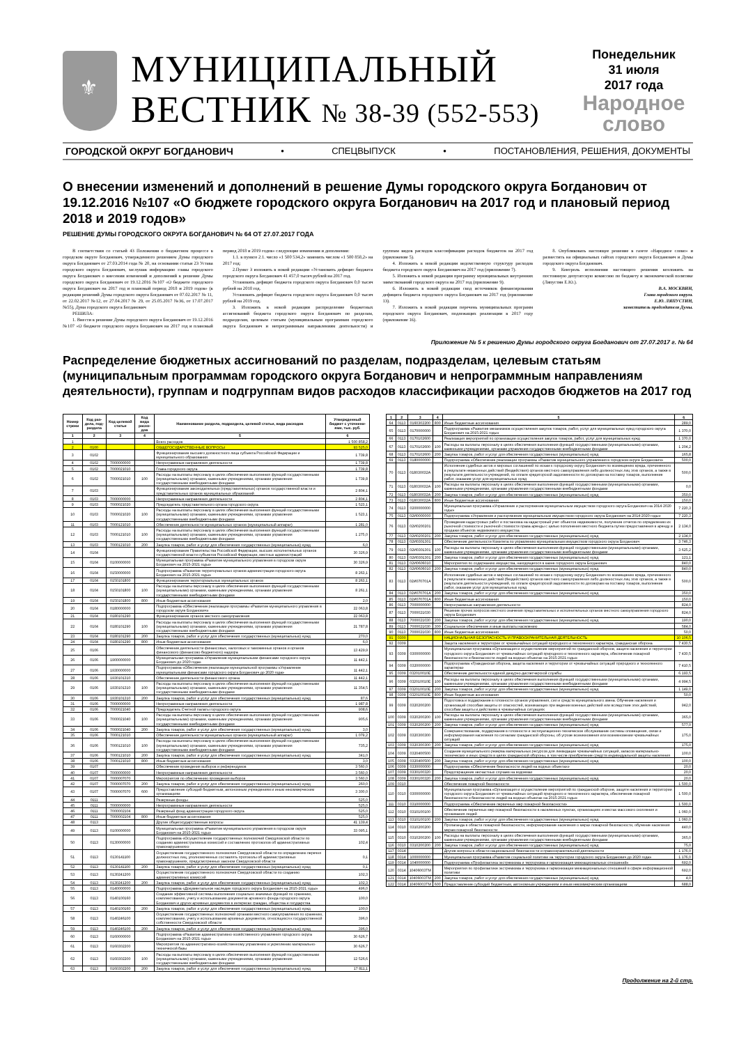⚜
МУНИЦИПАЛЬНЫЙ
ВЕСТНИК № 38-39 (552-553)
Понедельник
31 июля
2017 года
Народное
слово
ГОРОДСКОЙ ОКРУГ БОГДАНОВИЧ • СПЕЦВЫПУСК • ПОСТАНОВЛЕНИЯ, РЕШЕНИЯ, ДОКУМЕНТЫ
О внесении изменений и дополнений в решение Думы городского округа Богданович от 19.12.2016 №107 «О бюджете городского округа Богданович на 2017 год и плановый период 2018 и 2019 годов»
РЕШЕНИЕ ДУМЫ ГОРОДСКОГО ОКРУГА БОГДАНОВИЧ № 64 ОТ 27.07.2017 ГОДА
В соответствии со статьей 43 Положения о бюджетном процессе в городском округе Богданович, утвержденного решением Думы городского округа Богданович от 27.03.2014 года № 20, на основании статьи 23 Устава городского округа Богданович, заслушав информацию главы городского округа Богданович о внесении изменений и дополнений в решение Думы городского округа Богданович от 19.12.2016 №107 «О бюджете городского округа Богданович на 2017 год и плановый период 2018 и 2019 годов» (в редакции решений Думы городского округа Богданович от 07.02.2017 № 11, от 22.02.2017 №12, от 27.04.2017 № 29, от 25.05.2017 №36, от 17.07.2017 №55), Дума городского округа Богданович
РЕШИЛА:
1. Внести в решение Думы городского округа Богданович от 19.12.2016 №107 «О бюджете городского округа Богданович на 2017 год и плановый период 2018 и 2019 годов» следующие изменения и дополнения:
1.1. в пункте 2.1. число «1 500 534,2» заменить числом «1 500 858,2» на 2017 год;
2.Пункт 3 изложить в новой редакции «Установить дефицит бюджета городского округа Богданович 41 457,0 тысяч рублей на 2017 год.
Установить дефицит бюджета городского округа Богданович 0,0 тысяч рублей на 2018 год.
Установить дефицит бюджета городского округа Богданович 0,0 тысяч рублей на 2019 год.
3. Изложить в новой редакции распределение бюджетных ассигнований бюджета городского округа Богданович по разделам, подразделам, целевым статьям (муниципальным программам городского округа Богданович и непрограммным направлениям деятельности) и группам видов расходов классификации расходов бюджетов на 2017 год (приложение 5).
4. Изложить в новой редакции ведомственную структуру расходов бюджета городского округа Богданович на 2017 год (приложение 7).
5. Изложить в новой редакции программу муниципальных внутренних заимствований городского округа на 2017 год (приложение 9).
6. Изложить в новой редакции свод источников финансирования дефицита бюджета городского округа Богданович на 2017 год (приложение 13).
7. Изложить в новой редакции перечень муниципальных программ городского округа Богданович, подлежащих реализации в 2017 году (приложение 16).
8. Опубликовать настоящее решение в газете «Народное слово» и разместить на официальных сайтах городского округа Богданович и Думы городского округа Богданович.
9. Контроль исполнения настоящего решения возложить на постоянную депутатскую комиссию по бюджету и экономической политике (Ляпустин Е.Ю.).
В.А. МОСКВИН,
Глава городского округа.
Е.Ю. ЛЯПУСТИН,
заместитель председателя Думы.
Приложение № 5 к решению Думы городского округа Богданович от 27.07.2017 г. № 64
Распределение бюджетных ассигнований по разделам, подразделам, целевым статьям (муниципальным программам городского округа Богданович и непрограммным направлениям деятельности), группам и подгруппам видов расходов классификации расходов бюджетов на 2017 год
| Номер стро­ки | Код раз­дела, под­раз­дела | Код целевой статьи | Код вида рас­хо­дов | Наименование раздела, подраздела, целевой статьи, вида расходов | Утвержден­ный бюджет с уточнени­ями, тыс. руб. |
| --- | --- | --- | --- | --- | --- |
| 1 | 2 | 3 | 4 | 5 | 6 |
| 1 | | | | Всего расходов | 1 500 858,2 |
| 2 | 0100 | | | ОБЩЕГОСУДАРСТВЕННЫЕ ВОПРОСЫ | 93 525,0 |
| 3 | 0102 | | | Функционирование высшего должностного лица субъекта Российской Федерации и муниципального образования | 1 739,8 |
| 4 | 0102 | 7000000000 | | Непрограммные направления деятельности | 1 739,8 |
| 5 | 0102 | 7000021010 | | Глава городского округа | 1 739,8 |
| 6 | 0102 | 7000021010 | 100 | Расходы на выплаты персоналу в целях обеспечения выполнения функций государственными (муниципальными) органами, казенными учреждениями, органами управления государственными внебюджетными фондами | 1 739,8 |
| 7 | 0103 | | | Функционирование законодательных (представительных) органов государственной власти и представительных органов муниципальных образований | 2 804,1 |
| 8 | 0103 | 7000000000 | | Непрограммные направления деятельности | 2 804,1 |
| 9 | 0103 | 7000021020 | | Председатель представительного органа городского округа | 1 523,1 |
| 10 | 0103 | 7000021020 | 100 | Расходы на выплаты персоналу в целях обеспечения выполнения функций государственными (муниципальными) органами, казенными учреждениями, органами управления государственными внебюджетными фондами | 1 523,1 |
| 11 | 0103 | 7000121010 | | Обеспечение деятельности муниципальных органов (муниципальный аппарат) | 1 281,0 |
| 12 | 0103 | 7000121010 | 100 | Расходы на выплаты персоналу в целях обеспечения выполнения функций государственными (муниципальными) органами, казенными учреждениями, органами управления государственными внебюджетными фондами | 1 275,0 |
| 13 | 0103 | 7000121010 | 200 | Закупка товаров, работ и услуг для обеспечения государственных (муниципальных) нужд | 6,0 |
| 14 | 0104 | | | Функционирование Правительства Российской Федерации, высших исполнительных органов государственной власти субъектов Российской Федерации, местных администраций | 30 326,9 |
| 15 | 0104 | 0100000000 | | Муниципальная программа «Развитие муниципального управления в городском округе Богданович на 2015-2021 годы» | 30 326,9 |
| 16 | 0104 | 0150000000 | | Подпрограмма «Развитие территориальных органов администрации городского округа Богданович на 2015-2021 годы» | 8 263,1 |
| 17 | 0104 | 0150101800 | | Функционирование территориальных муниципальных органов | 8 263,1 |
| 18 | 0104 | 0150101800 | 100 | Расходы на выплаты персоналу в целях обеспечения выполнения функций государственными (муниципальными) органами, казенными учреждениями, органами управления государственными внебюджетными фондами | 8 261,1 |
| 19 | 0104 | 0150101800 | 800 | Иные бюджетные ассигнования | 2,0 |
| 20 | 0104 | 0180000000 | | Подпрограмма «Обеспечение реализации программы «Развитие муниципального управления в городском округе Богданович» | 22 063,8 |
| 21 | 0104 | 0180101290 | | Функционирование органов местного самоуправления | 22 063,8 |
| 22 | 0104 | 0180101290 | 100 | Расходы на выплаты персоналу в целях обеспечения выполнения функций государственными (муниципальными) органами, казенными учреждениями, органами управления государственными внебюджетными фондами | 21 787,8 |
| 23 | 0104 | 0180101290 | 200 | Закупка товаров, работ и услуг для обеспечения государственных (муниципальных) нужд | 270,0 |
| 24 | 0104 | 0180101290 | 800 | Иные бюджетные ассигнования | 6,0 |
| 25 | 0106 | | | Обеспечение деятельности финансовых, налоговых и таможенных органов и органов финансового (финансово-бюджетного) надзора | 13 429,9 |
| 26 | 0106 | 1900000000 | | Муниципальная программа «Управление муниципальными финансами городского округа Богданович до 2020 года» | 11 442,1 |
| 27 | 0106 | 1930000000 | | Подпрограмма «Обеспечение реализации муниципальной программы «Управление муниципальными финансами городского округа Богданович до 2020 года» | 11 442,1 |
| 28 | 0106 | 1930101310 | | Обеспечение деятельности финансового органа | 11 442,1 |
| 29 | 0106 | 1930101310 | 100 | Расходы на выплаты персоналу в целях обеспечения выполнения функций государственными (муниципальными) органами, казенными учреждениями, органами управления государственными внебюджетными фондами | 11 354,5 |
| 30 | 0106 | 1930101310 | 200 | Закупка товаров, работ и услуг для обеспечения государственных (муниципальных) нужд | 87,6 |
| 31 | 0106 | 7000000000 | | Непрограммные направления деятельности | 1 987,8 |
| 32 | 0106 | 7000021040 | | Председатель Счетной палаты городского округа | 908,6 |
| 33 | 0106 | 7000021040 | 100 | Расходы на выплаты персоналу в целях обеспечения выполнения функций государственными (муниципальными) органами, казенными учреждениями, органами управления государственными внебюджетными фондами | 905,6 |
| 34 | 0106 | 7000021040 | 200 | Закупка товаров, работ и услуг для обеспечения государственных (муниципальных) нужд | 3,0 |
| 35 | 0106 | 7000121010 | | Обеспечение деятельности муниципальных органов (муниципальный аппарат) | 1 079,2 |
| 36 | 0106 | 7000121010 | 100 | Расходы на выплаты персоналу в целях обеспечения выполнения функций государственными (муниципальными) органами, казенными учреждениями, органами управления государственными внебюджетными фондами | 735,2 |
| 37 | 0106 | 7000121010 | 200 | Закупка товаров, работ и услуг для обеспечения государственных (муниципальных) нужд | 341,0 |
| 38 | 0106 | 7000121010 | 800 | Иные бюджетные ассигнования | 3,0 |
| 39 | 0107 | | | Обеспечение проведения выборов и референдумов | 3 560,0 |
| 40 | 0107 | 7000000000 | | Непрограммные направления деятельности | 3 560,0 |
| 41 | 0107 | 7000007070 | | Мероприятия по обеспечению проведения выборов | 3 560,0 |
| 42 | 0107 | 7000007070 | 200 | Закупка товаров, работ и услуг для обеспечения государственных (муниципальных) нужд | 260,0 |
| 43 | 0107 | 7000007070 | 600 | Предоставление субсидий бюджетным, автономным учреждениям и иным некоммерческим организациям | 3 300,0 |
| 44 | 0111 | | | Резервные фонды | 525,0 |
| 45 | 0111 | 7000000000 | | Непрограммные направления деятельности | 525,0 |
| 46 | 0111 | 7000002104 | | Резервный фонд администрации городского округа | 525,0 |
| 47 | 0111 | 7000002104 | 800 | Иные бюджетные ассигнования | 525,0 |
| 48 | 0113 | | | Другие общегосударственные вопросы | 41 139,4 |
| 49 | 0113 | 0100000000 | | Муниципальная программа «Развитие муниципального управления в городском округе Богданович на 2015-2021 годы» | 33 095,1 |
| 50 | 0113 | 0130000000 | | Подпрограмма «Осуществление государственных полномочий Свердловской области по созданию административных комиссий и составлению протоколов об административных правонарушениях» | 102,4 |
| 51 | 0113 | 0130141100 | | Осуществление государственного полномочия Свердловской области по определению перечня должностных лиц, уполномоченных составлять протоколы об административных правонарушениях, предусмотренных законом Свердловской области | 0,1 |
| 52 | 0113 | 0130141100 | 200 | Закупка товаров, работ и услуг для обеспечения государственных (муниципальных) нужд | 0,1 |
| 53 | 0113 | 0130241200 | | Осуществление государственного полномочия Свердловской области по созданию административных комиссий | 102,3 |
| 54 | 0113 | 0130241200 | 200 | Закупка товаров, работ и услуг для обеспечения государственных (муниципальных) нужд | 102,3 |
| 55 | 0113 | 0140000000 | | Подпрограмма «Документальное наследие городского округа Богданович на 2015-2021 годы» | 496,0 |
| 56 | 0113 | 0140100160 | | Создание эффективной системы выполнения социально значимых функций по хранению, комплектованию, учету и использованию документов архивного фонда городского округа Богданович и других архивных документов в интересах граждан, общества и государства | 100,0 |
| 57 | 0113 | 0140100160 | 200 | Закупка товаров, работ и услуг для обеспечения государственных (муниципальных) нужд | 100,0 |
| 58 | 0113 | 0140246100 | | Осуществление государственных полномочий органами местного самоуправления по хранению, комплектованию, учету и использованию архивных документов, относящихся к государственной собственности Свердловской области | 396,0 |
| 59 | 0113 | 0140246100 | 200 | Закупка товаров, работ и услуг для обеспечения государственных (муниципальных) нужд | 396,0 |
| 60 | 0113 | 0160000000 | | Подпрограмма «Развитие административно-хозяйственного управления городского округа Богданович на 2015-2021 годы» | 30 626,7 |
| 61 | 0113 | 0160302200 | | Мероприятия по административно-хозяйственному управлению и укреплению материально-технической базы | 30 626,7 |
| 62 | 0113 | 0160302200 | 100 | Расходы на выплаты персоналу в целях обеспечения выполнения функций государственными (муниципальными) органами, казенными учреждениями, органами управления государственными внебюджетными фондами | 12 526,6 |
| 63 | 0113 | 0160302200 | 200 | Закупка товаров, работ и услуг для обеспечения государственных (муниципальных) нужд | 17 811,1 |
| 1 | 2 | 3 | 4 | 5 | 6 |
| --- | --- | --- | --- | --- | --- |
| 64 | 0113 | 0160302200 | 800 | Иные бюджетные ассигнования | 289,0 |
| 65 | 0113 | 0170000000 | | Подпрограмма «Развитие механизмов осуществления закупок товаров, работ, услуг для муниципальных нужд городского округа Богданович на 2015-2021 годы» | 1 370,0 |
| 66 | 0113 | 0170102600 | | Реализация мероприятий по организации осуществления закупок товаров, работ, услуг для муниципальных нужд | 1 370,0 |
| 67 | 0113 | 0170102600 | 100 | Расходы на выплаты персоналу в целях обеспечения выполнения функций государственными (муниципальными) органами, казенными учреждениями, органами управления государственными внебюджетными фондами | 1 204,2 |
| 68 | 0113 | 0170102600 | 200 | Закупка товаров, работ и услуг для обеспечения государственных (муниципальных) нужд | 165,8 |
| 69 | 0113 | 0180000000 | | Подпрограмма «Обеспечение реализации программы «Развитие муниципального управления в городском округе Богданович» | 500,0 |
| 70 | 0113 | 018030032А | | Исполнение судебных актов и мировых соглашений по искам к городскому округу Богданович по возмещению вреда, причиненного в результате незаконных действий (бездействия) органов местного самоуправления либо должностных лиц этих органов, а также в результате деятельности учреждений, по оплате кредиторской задолженности по договорам на поставку товаров, выполнение работ, оказание услуг для муниципальных нужд | 500,0 |
| 71 | 0113 | 018030032А | 100 | Расходы на выплаты персоналу в целях обеспечения выполнения функций государственными (муниципальными) органами, казенными учреждениями, органами управления государственными внебюджетными фондами | 0,0 |
| 72 | 0113 | 018030032А | 200 | Закупка товаров, работ и услуг для обеспечения государственных (муниципальных) нужд | 350,0 |
| 73 | 0113 | 018030032А | 800 | Иные бюджетные ассигнования | 150,0 |
| 74 | 0113 | 0200000000 | | Муниципальная программа «Управление и распоряжение муниципальным имуществом городского округа Богданович на 2014-2020 годы» | 7 220,3 |
| 75 | 0113 | 02И0000000 | | Подпрограмма «Управление и распоряжение муниципальным имуществом городского округа Богданович на 2014-2020 годы» | 7 220,3 |
| 76 | 0113 | 02И0200201 | | Проведение кадастровых работ и постановка на кадастровый учет объектов недвижимости, получение отчетов по определению их рыночной стоимости и рыночной стоимости права аренды с целью пополнения местного бюджета путем предоставления в аренду и продажи объектов недвижимого имущества | 2 134,0 |
| 77 | 0113 | 02И0200201 | 200 | Закупка товаров, работ и услуг для обеспечения государственных (муниципальных) нужд | 2 134,0 |
| 78 | 0113 | 02И0301301 | | Обеспечение деятельности Комитета по управлению муниципальным имуществом городского округа Богданович | 3 746,3 |
| 79 | 0113 | 02И0301301 | 100 | Расходы на выплаты персоналу в целях обеспечения выполнения функций государственными (муниципальными) органами, казенными учреждениями, органами управления государственными внебюджетными фондами | 3 625,2 |
| 80 | 0113 | 02И0301301 | 200 | Закупка товаров, работ и услуг для обеспечения государственных (муниципальных) нужд | 121,1 |
| 81 | 0113 | 02И0606010 | | Мероприятия по содержанию имущества, находящегося в казне городского округа Богданович | 840,0 |
| 82 | 0113 | 02И0606010 | 200 | Закупка товаров, работ и услуг для обеспечения государственных (муниципальных) нужд | 840,0 |
| 83 | 0113 | 02И070701А | | Исполнение судебных актов и мировых соглашений по искам к городскому округу Богданович по возмещению вреда, причиненного в результате незаконных действий (бездействия) органов местного самоуправления либо должностных лиц этих органов, а также в результате деятельности учреждений, по оплате кредиторской задолженности по договорам на поставку товаров, выполнение работ, оказание услуг для муниципальных нужд | 500,0 |
| 84 | 0113 | 02И070701А | 200 | Закупка товаров, работ и услуг для обеспечения государственных (муниципальных) нужд | 350,0 |
| 85 | 0113 | 02И070701А | 800 | Иные бюджетные ассигнования | 150,0 |
| 86 | 0113 | 7000000000 | | Непрограммные направления деятельности | 824,0 |
| 87 | 0113 | 7000021030 | | Решение прочих вопросов местного значения представительных и исполнительных органов местного самоуправления городского округа Богданович | 824,0 |
| 88 | 0113 | 7000021030 | 200 | Закупка товаров, работ и услуг для обеспечения государственных (муниципальных) нужд | 190,0 |
| 89 | 0113 | 7000021030 | 300 | Социальное обеспечение и иные выплаты населению | 584,0 |
| 90 | 0113 | 7000021030 | 800 | Иные бюджетные ассигнования | 50,0 |
| 91 | 0300 | | | НАЦИОНАЛЬНАЯ БЕЗОПАСНОСТЬ И ПРАВООХРАНИТЕЛЬНАЯ ДЕЯТЕЛЬНОСТЬ | 10 106,5 |
| 92 | 0309 | | | Защита населения и территории от чрезвычайных ситуаций природного и техногенного характера, гражданская оборона | 7 430,5 |
| 93 | 0309 | 0300000000 | | Муниципальная программа «Организация и осуществление мероприятий по гражданской обороне, защите населения и территории городского округа Богданович от чрезвычайных ситуаций природного и техногенного характера, обеспечение пожарной безопасности и безопасности людей на водных объектах на 2015-2021 годы» | 7 430,5 |
| 94 | 0309 | 0320000000 | | Подпрограмма «Гражданская оборона, защита населения и территории от чрезвычайных ситуаций природного и техногенного характера» | 7 410,5 |
| 95 | 0309 | 032010010Е | | Обеспечение деятельности единой дежурно-диспетчерской службы | 6 193,5 |
| 96 | 0309 | 032010010Е | 100 | Расходы на выплаты персоналу в целях обеспечения выполнения функций государственными (муниципальными) органами, казенными учреждениями, органами управления государственными внебюджетными фондами | 4 994,5 |
| 97 | 0309 | 032010010Е | 200 | Закупка товаров, работ и услуг для обеспечения государственных (муниципальных) нужд | 1 149,0 |
| 98 | 0309 | 032010010Е | 800 | Иные бюджетные ассигнования | 50,0 |
| 99 | 0309 | 0320200200 | | Подготовка и поддержание в готовности органов управления, сил и средств муниципального звена. Обучение населения и организаций способам защиты от опасностей, возникающих при ведении военных действий или вследствие этих действий, способам защиты и действиям в чрезвычайных ситуациях | 942,0 |
| 100 | 0309 | 0320200200 | 100 | Расходы на выплаты персоналу в целях обеспечения выполнения функций государственными (муниципальными) органами, казенными учреждениями, органами управления государственными внебюджетными фондами | 365,0 |
| 101 | 0309 | 0320200200 | 200 | Закупка товаров, работ и услуг для обеспечения государственных (муниципальных) нужд | 577,0 |
| 102 | 0309 | 0320300300 | | Совершенствование, поддержание в готовности и эксплуатационно-техническое обслуживание системы оповещения, связи и информирования населения по сигналам гражданской обороны, об угрозе возникновения или возникновении чрезвычайных ситуаций | 175,0 |
| 103 | 0309 | 0320300300 | 200 | Закупка товаров, работ и услуг для обеспечения государственных (муниципальных) нужд | 175,0 |
| 104 | 0309 | 0320400500 | | Создание муниципального резерва материальных ресурсов для ликвидации чрезвычайных ситуаций, запасов материально-технических и иных средств в целях гражданской обороны, в том числе приобретение средств индивидуальной защиты населения | 100,0 |
| 105 | 0309 | 0320400500 | 200 | Закупка товаров, работ и услуг для обеспечения государственных (муниципальных) нужд | 100,0 |
| 106 | 0309 | 0330000000 | | Подпрограмма «Обеспечение безопасности людей на водных объектах» | 20,0 |
| 107 | 0309 | 0330100320 | | Предотвращение несчастных случаев на водоемах | 20,0 |
| 108 | 0309 | 0330100320 | 200 | Закупка товаров, работ и услуг для обеспечения государственных (муниципальных) нужд | 20,0 |
| 109 | 0310 | | | Обеспечение пожарной безопасности | 1 500,0 |
| 110 | 0310 | 0300000000 | | Муниципальная программа «Организация и осуществление мероприятий по гражданской обороне, защите населения и территории городского округа Богданович от чрезвычайных ситуаций природного и техногенного характера, обеспечение пожарной безопасности и безопасности людей на водных объектах на 2015-2021 годы» | 1 500,0 |
| 111 | 0310 | 0310000000 | | Подпрограмма «Обеспечение первичных мер пожарной безопасности» | 1 500,0 |
| 112 | 0310 | 0310100100 | | Обеспечение первичных мер пожарной безопасности в населенных пунктах, организациях и местах массового скопления и проживания людей | 1 060,0 |
| 113 | 0310 | 0310100100 | 200 | Закупка товаров, работ и услуг для обеспечения государственных (муниципальных) нужд | 1 060,0 |
| 114 | 0310 | 0310200200 | | Пропаганда в области пожарной безопасности, информирование населения о мерах пожарной безопасности, обучение населения мерам пожарной безопасности | 440,0 |
| 115 | 0310 | 0310200200 | 100 | Расходы на выплаты персоналу в целях обеспечения выполнения функций государственными (муниципальными) органами, казенными учреждениями, органами управления государственными внебюджетными фондами | 365,0 |
| 116 | 0310 | 0310200200 | 200 | Закупка товаров, работ и услуг для обеспечения государственных (муниципальных) нужд | 75,0 |
| 117 | 0314 | | | Другие вопросы в области национальной безопасности и правоохранительной деятельности | 1 176,0 |
| 118 | 0314 | 1000000000 | | Муниципальная программа «Развитие социальной политики на территории городского округа Богданович до 2020 года» | 1 176,0 |
| 119 | 0314 | 1040000000 | | Подпрограмма «Профилактика экстремизма и терроризма и гармонизация межнациональных отношений» | 692,0 |
| 120 | 0314 | 10406003ТМ | | Мероприятия по профилактике экстремизма и терроризма и гармонизации межнациональных отношений в сфере информационной политики | 692,0 |
| 121 | 0314 | 10406003ТМ | 200 | Закупка товаров, работ и услуг для обеспечения государственных (муниципальных) нужд | 4,0 |
| 122 | 0314 | 10406003ТМ | 600 | Предоставление субсидий бюджетным, автономным учреждениям и иным некоммерческим организациям | 688,0 |
Продолжение на 2-й стр.